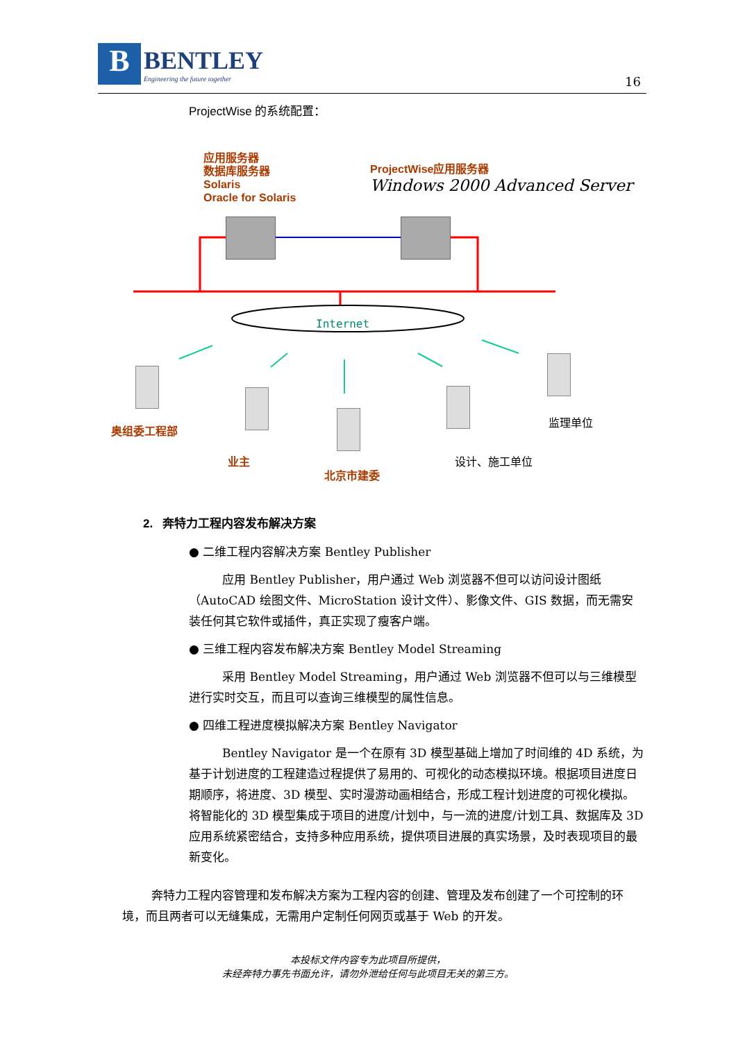B
BENTLEY
Engineering the future together
16
ProjectWise 的系统配置：
应用服务器
数据库服务器
Solaris
Oracle for Solaris
ProjectWise应用服务器
Windows 2000 Advanced Server
Internet
奥组委工程部
监理单位
业主 设计、施工单位
北京市建委
2. 奔特力工程内容发布解决方案
● 二维工程内容解决方案 Bentley Publisher
应用 Bentley Publisher，用户通过 Web 浏览器不但可以访问设计图纸（AutoCAD 绘图文件、MicroStation 设计文件）、影像文件、GIS 数据，而无需安装任何其它软件或插件，真正实现了瘦客户端。
● 三维工程内容发布解决方案 Bentley Model Streaming
采用 Bentley Model Streaming，用户通过 Web 浏览器不但可以与三维模型进行实时交互，而且可以查询三维模型的属性信息。
● 四维工程进度模拟解决方案 Bentley Navigator
Bentley Navigator 是一个在原有 3D 模型基础上增加了时间维的 4D 系统，为基于计划进度的工程建造过程提供了易用的、可视化的动态模拟环境。根据项目进度日期顺序，将进度、3D 模型、实时漫游动画相结合，形成工程计划进度的可视化模拟。将智能化的 3D 模型集成于项目的进度/计划中，与一流的进度/计划工具、数据库及 3D 应用系统紧密结合，支持多种应用系统，提供项目进展的真实场景，及时表现项目的最新变化。
奔特力工程内容管理和发布解决方案为工程内容的创建、管理及发布创建了一个可控制的环境，而且两者可以无缝集成，无需用户定制任何网页或基于 Web 的开发。
本投标文件内容专为此项目所提供，
未经奔特力事先书面允许，请勿外泄给任何与此项目无关的第三方。